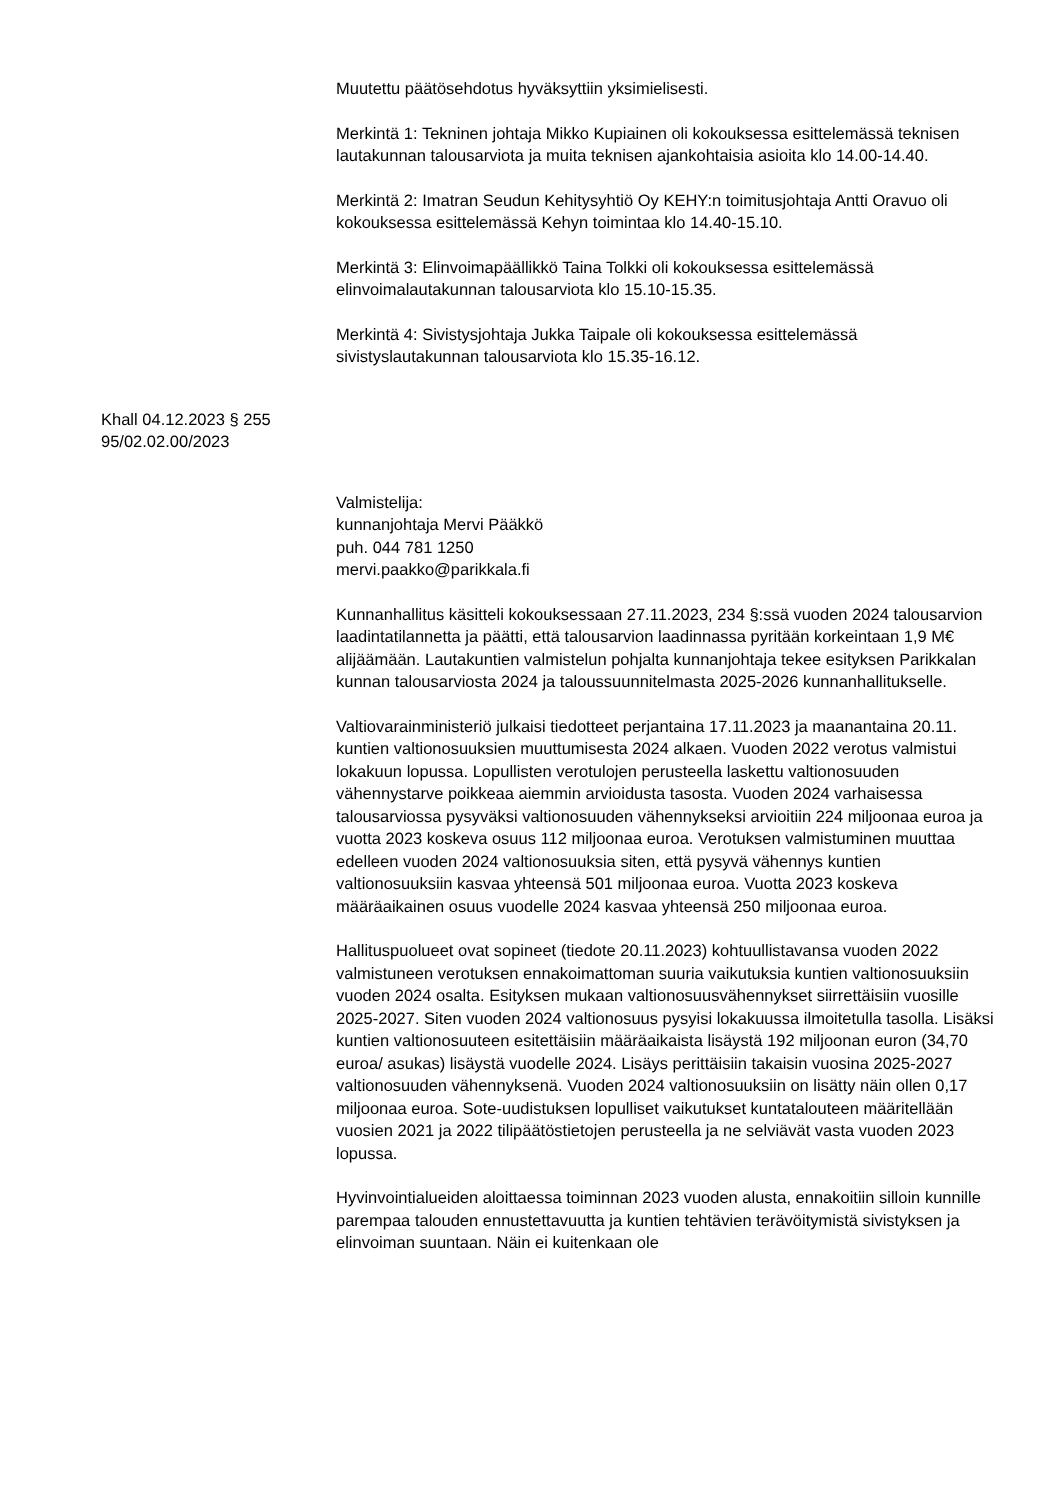Muutettu päätösehdotus hyväksyttiin yksimielisesti.
Merkintä 1: Tekninen johtaja Mikko Kupiainen oli kokouksessa esittelemässä teknisen lautakunnan talousarviota ja muita teknisen ajankohtaisia asioita klo 14.00-14.40.
Merkintä 2: Imatran Seudun Kehitysyhtiö Oy KEHY:n toimitusjohtaja Antti Oravuo oli kokouksessa esittelemässä Kehyn toimintaa klo 14.40-15.10.
Merkintä 3: Elinvoimapäällikkö Taina Tolkki oli kokouksessa esittelemässä elinvoimalautakunnan talousarviota klo 15.10-15.35.
Merkintä 4: Sivistysjohtaja Jukka Taipale oli kokouksessa esittelemässä sivistyslautakunnan talousarviota klo 15.35-16.12.
Khall 04.12.2023 § 255
95/02.02.00/2023
Valmistelija:
kunnanjohtaja Mervi Pääkkö
puh. 044 781 1250
mervi.paakko@parikkala.fi
Kunnanhallitus käsitteli kokouksessaan 27.11.2023, 234 §:ssä vuoden 2024 talousarvion laadintatilannetta ja päätti, että talousarvion laadinnassa pyritään korkeintaan 1,9 M€ alijäämään. Lautakuntien valmistelun pohjalta kunnanjohtaja tekee esityksen Parikkalan kunnan talousarviosta 2024 ja taloussuunnitelmasta 2025-2026 kunnanhallitukselle.
Valtiovarainministeriö julkaisi tiedotteet perjantaina 17.11.2023 ja maanantaina 20.11. kuntien valtionosuuksien muuttumisesta 2024 alkaen. Vuoden 2022 verotus valmistui lokakuun lopussa. Lopullisten verotulojen perusteella laskettu valtionosuuden vähennystarve poikkeaa aiemmin arvioidusta tasosta. Vuoden 2024 varhaisessa talousarviossa pysyväksi valtionosuuden vähennykseksi arvioitiin 224 miljoonaa euroa ja vuotta 2023 koskeva osuus 112 miljoonaa euroa. Verotuksen valmistuminen muuttaa edelleen vuoden 2024 valtionosuuksia siten, että pysyvä vähennys kuntien valtionosuuksiin kasvaa yhteensä 501 miljoonaa euroa. Vuotta 2023 koskeva määräaikainen osuus vuodelle 2024 kasvaa yhteensä 250 miljoonaa euroa.
Hallituspuolueet ovat sopineet (tiedote 20.11.2023) kohtuullistavansa vuoden 2022 valmistuneen verotuksen ennakoimattoman suuria vaikutuksia kuntien valtionosuuksiin vuoden 2024 osalta. Esityksen mukaan valtionosuusvähennykset siirrettäisiin vuosille 2025-2027. Siten vuoden 2024 valtionosuus pysyisi lokakuussa ilmoitetulla tasolla. Lisäksi kuntien valtionosuuteen esitettäisiin määräaikaista lisäystä 192 miljoonan euron (34,70 euroa/ asukas) lisäystä vuodelle 2024. Lisäys perittäisiin takaisin vuosina 2025-2027 valtionosuuden vähennyksenä. Vuoden 2024 valtionosuuksiin on lisätty näin ollen 0,17 miljoonaa euroa. Sote-uudistuksen lopulliset vaikutukset kuntatalouteen määritellään vuosien 2021 ja 2022 tilipäätöstietojen perusteella ja ne selviävät vasta vuoden 2023 lopussa.
Hyvinvointialueiden aloittaessa toiminnan 2023 vuoden alusta, ennakoitiin silloin kunnille parempaa talouden ennustettavuutta ja kuntien tehtävien terävöitymistä sivistyksen ja elinvoiman suuntaan. Näin ei kuitenkaan ole